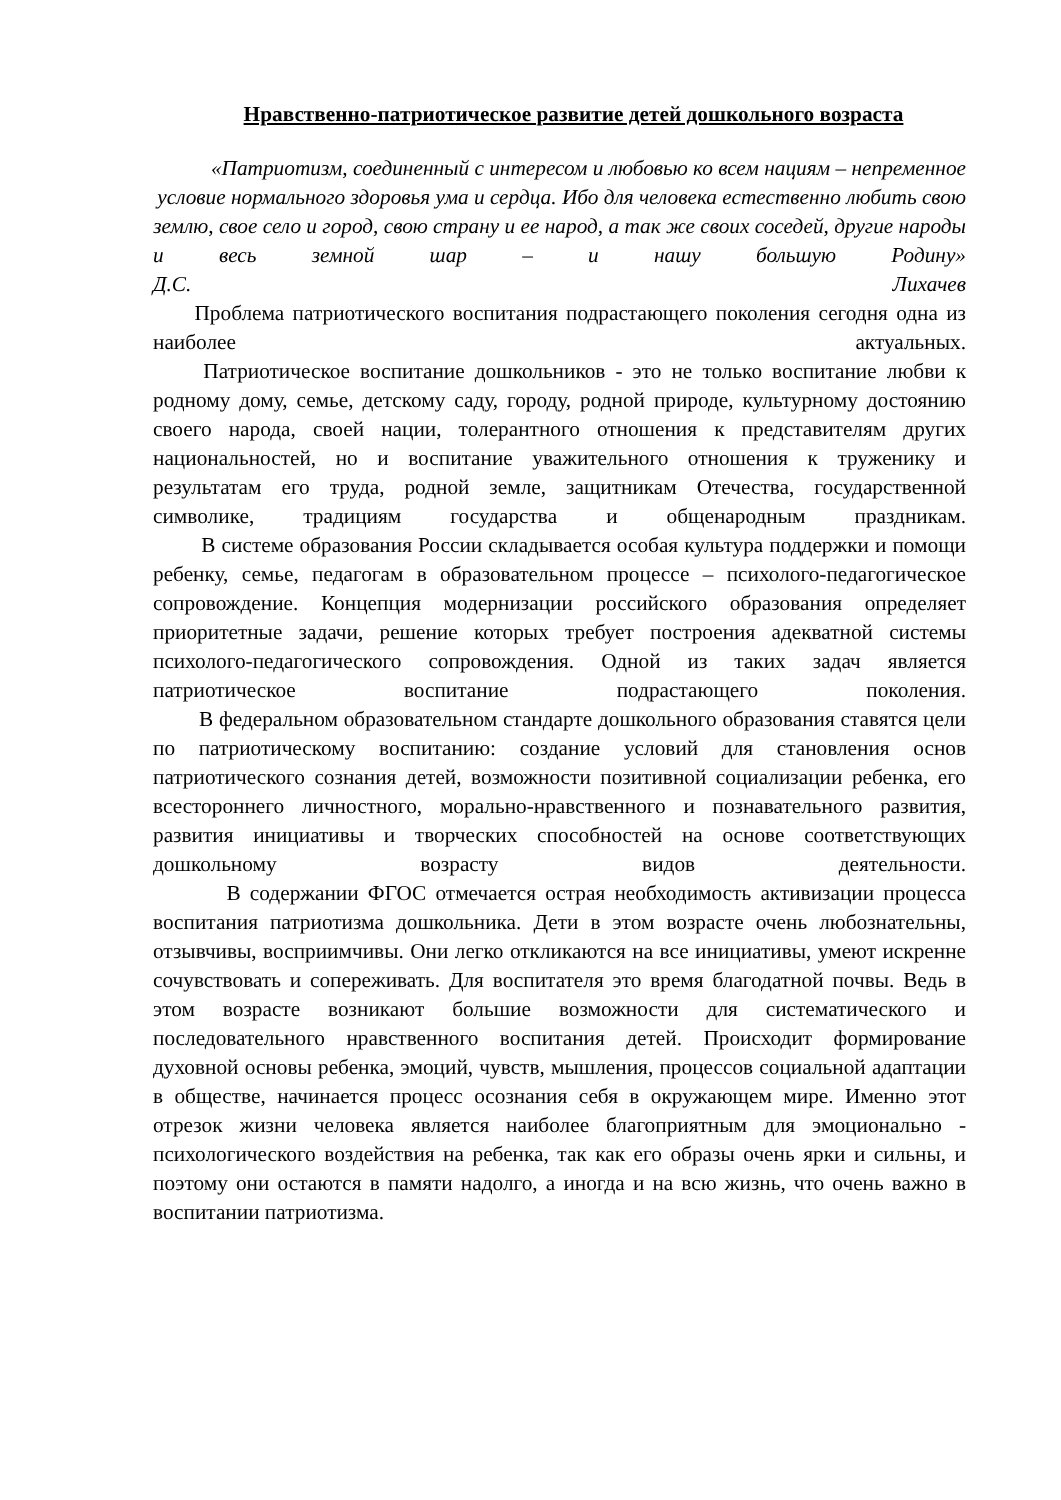Нравственно-патриотическое развитие детей дошкольного возраста
«Патриотизм, соединенный с интересом и любовью ко всем нациям – непременное условие нормального здоровья ума и сердца. Ибо для человека естественно любить свою землю, свое село и город, свою страну и ее народ, а так же своих соседей, другие народы и весь земной шар – и нашу большую Родину»
Д.С. Лихачев
Проблема патриотического воспитания подрастающего поколения сегодня одна из наиболее актуальных.
Патриотическое воспитание дошкольников - это не только воспитание любви к родному дому, семье, детскому саду, городу, родной природе, культурному достоянию своего народа, своей нации, толерантного отношения к представителям других национальностей, но и воспитание уважительного отношения к труженику и результатам его труда, родной земле, защитникам Отечества, государственной символике, традициям государства и общенародным праздникам.
В системе образования России складывается особая культура поддержки и помощи ребенку, семье, педагогам в образовательном процессе – психолого-педагогическое сопровождение. Концепция модернизации российского образования определяет приоритетные задачи, решение которых требует построения адекватной системы психолого-педагогического сопровождения. Одной из таких задач является патриотическое воспитание подрастающего поколения.
В федеральном образовательном стандарте дошкольного образования ставятся цели по патриотическому воспитанию: создание условий для становления основ патриотического сознания детей, возможности позитивной социализации ребенка, его всестороннего личностного, морально-нравственного и познавательного развития, развития инициативы и творческих способностей на основе соответствующих дошкольному возрасту видов деятельности.
В содержании ФГОС отмечается острая необходимость активизации процесса воспитания патриотизма дошкольника. Дети в этом возрасте очень любознательны, отзывчивы, восприимчивы. Они легко откликаются на все инициативы, умеют искренне сочувствовать и сопереживать. Для воспитателя это время благодатной почвы. Ведь в этом возрасте возникают большие возможности для систематического и последовательного нравственного воспитания детей. Происходит формирование духовной основы ребенка, эмоций, чувств, мышления, процессов социальной адаптации в обществе, начинается процесс осознания себя в окружающем мире. Именно этот отрезок жизни человека является наиболее благоприятным для эмоционально - психологического воздействия на ребенка, так как его образы очень ярки и сильны, и поэтому они остаются в памяти надолго, а иногда и на всю жизнь, что очень важно в воспитании патриотизма.